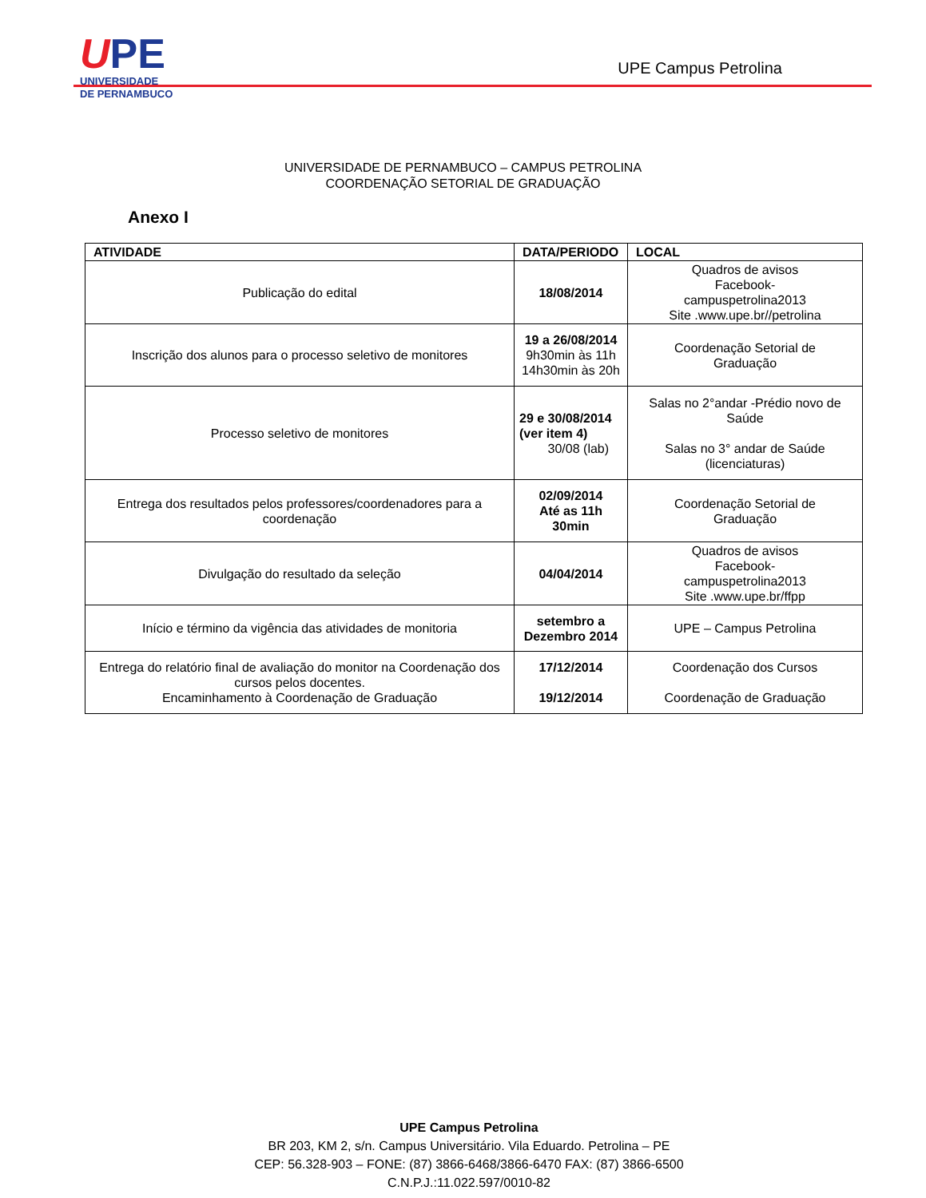UPE
UNIVERSIDADE
DE PERNAMBUCO
UPE Campus Petrolina
UNIVERSIDADE DE PERNAMBUCO – CAMPUS PETROLINA
COORDENAÇÃO SETORIAL DE GRADUAÇÃO
Anexo I
| ATIVIDADE | DATA/PERIODO | LOCAL |
| --- | --- | --- |
| Publicação do edital | 18/08/2014 | Quadros de avisos Facebook- campuspetrolina2013 Site .www.upe.br//petrolina |
| Inscrição dos alunos para o processo seletivo de monitores | 19 a 26/08/2014 9h30min às 11h 14h30min às 20h | Coordenação Setorial de Graduação |
| Processo seletivo de monitores | 29 e 30/08/2014 (ver item 4) 30/08 (lab) | Salas no 2°andar -Prédio novo de Saúde Salas no 3° andar de Saúde (licenciaturas) |
| Entrega dos resultados pelos professores/coordenadores para a coordenação | 02/09/2014 Até as 11h 30min | Coordenação Setorial de Graduação |
| Divulgação do resultado da seleção | 04/04/2014 | Quadros de avisos Facebook- campuspetrolina2013 Site .www.upe.br/ffpp |
| Início e término da vigência das atividades de monitoria | setembro a Dezembro 2014 | UPE – Campus Petrolina |
| Entrega do relatório final de avaliação do monitor na Coordenação dos cursos pelos docentes. Encaminhamento à Coordenação de Graduação | 17/12/2014 19/12/2014 | Coordenação dos Cursos Coordenação de Graduação |
UPE Campus Petrolina
BR 203, KM 2, s/n. Campus Universitário. Vila Eduardo. Petrolina – PE
CEP: 56.328-903 – FONE: (87) 3866-6468/3866-6470 FAX: (87) 3866-6500
C.N.P.J.:11.022.597/0010-82